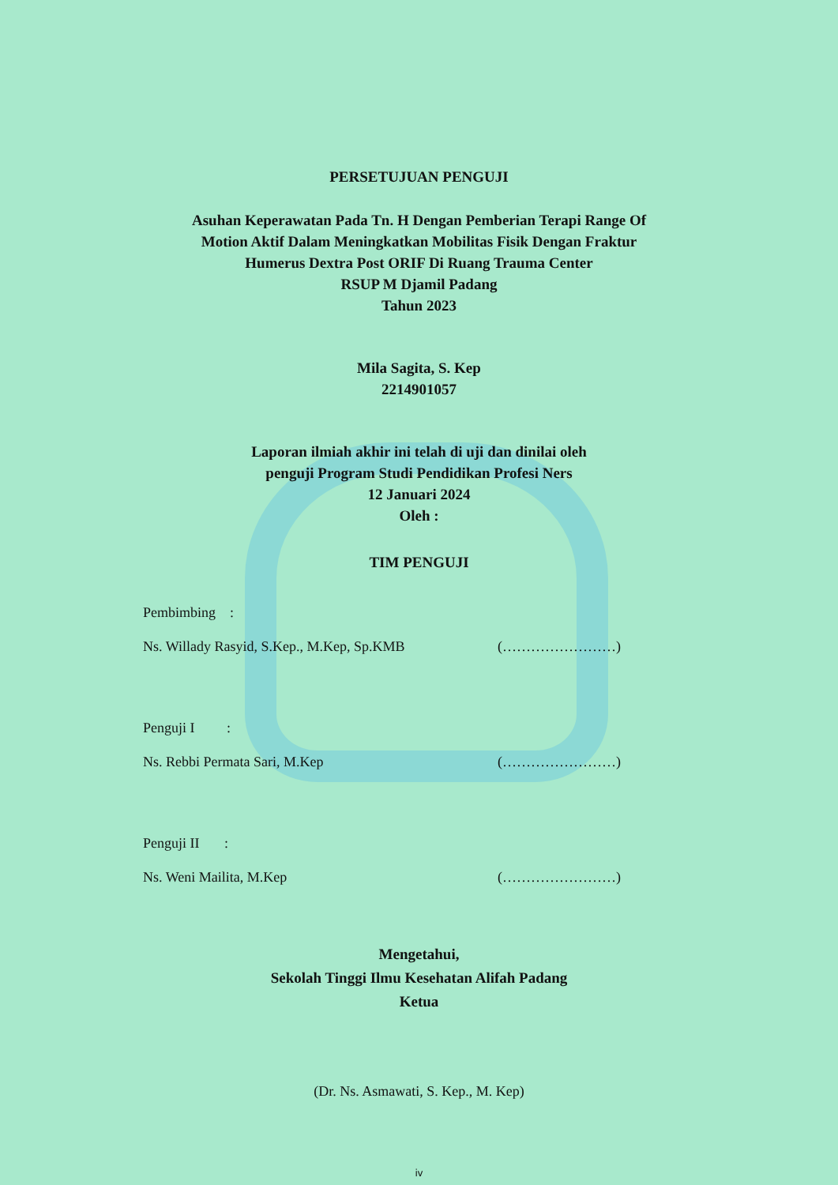PERSETUJUAN PENGUJI
Asuhan Keperawatan Pada Tn. H Dengan Pemberian Terapi Range Of
Motion Aktif Dalam Meningkatkan Mobilitas Fisik Dengan Fraktur
Humerus Dextra Post ORIF Di Ruang Trauma Center
RSUP M Djamil Padang
Tahun 2023
Mila Sagita, S. Kep
2214901057
Laporan ilmiah akhir ini telah di uji dan dinilai oleh
penguji Program Studi Pendidikan Profesi Ners
12 Januari 2024
Oleh :
TIM PENGUJI
Pembimbing :
Ns. Willady Rasyid, S.Kep., M.Kep, Sp.KMB (……………………)
Penguji I :
Ns. Rebbi Permata Sari, M.Kep (……………………)
Penguji II :
Ns. Weni Mailita, M.Kep (……………………)
Mengetahui,
Sekolah Tinggi Ilmu Kesehatan Alifah Padang
Ketua
(Dr. Ns. Asmawati, S. Kep., M. Kep)
iv